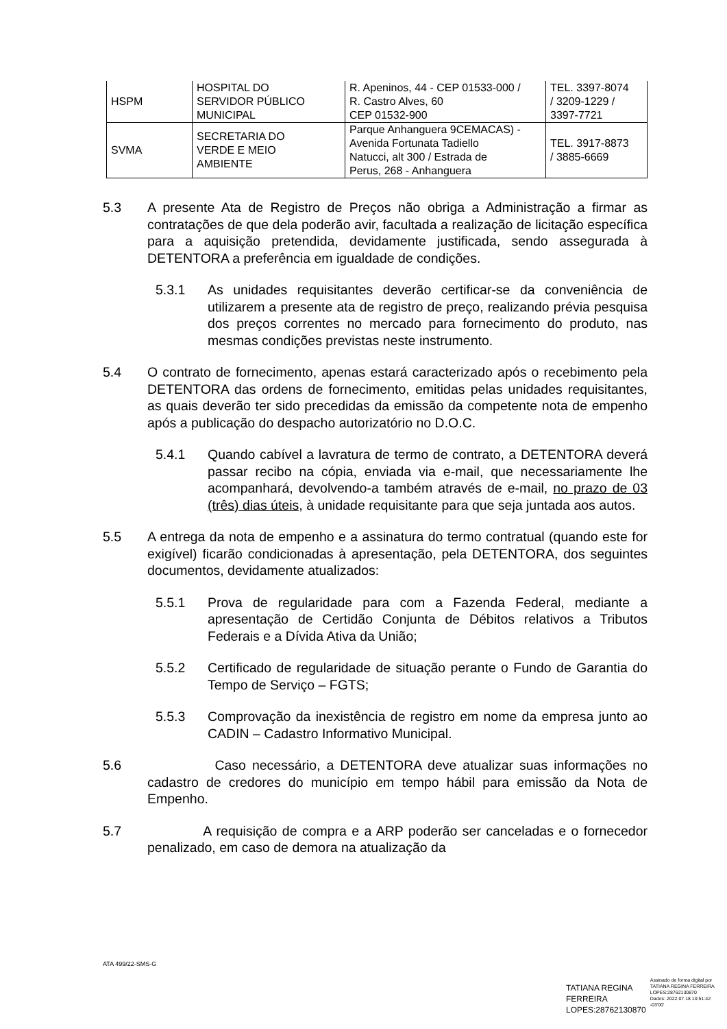| HSPM | HOSPITAL DO SERVIDOR PÚBLICO MUNICIPAL | R. Apeninos, 44 - CEP 01533-000 / R. Castro Alves, 60 CEP 01532-900 | TEL. 3397-8074 / 3209-1229 / 3397-7721 |
| SVMA | SECRETARIA DO VERDE E MEIO AMBIENTE | Parque Anhanguera 9CEMACAS) - Avenida Fortunata Tadiello Natucci, alt 300 / Estrada de Perus, 268 - Anhanguera | TEL. 3917-8873 / 3885-6669 |
5.3 A presente Ata de Registro de Preços não obriga a Administração a firmar as contratações de que dela poderão avir, facultada a realização de licitação específica para a aquisição pretendida, devidamente justificada, sendo assegurada à DETENTORA a preferência em igualdade de condições.
5.3.1 As unidades requisitantes deverão certificar-se da conveniência de utilizarem a presente ata de registro de preço, realizando prévia pesquisa dos preços correntes no mercado para fornecimento do produto, nas mesmas condições previstas neste instrumento.
5.4 O contrato de fornecimento, apenas estará caracterizado após o recebimento pela DETENTORA das ordens de fornecimento, emitidas pelas unidades requisitantes, as quais deverão ter sido precedidas da emissão da competente nota de empenho após a publicação do despacho autorizatório no D.O.C.
5.4.1 Quando cabível a lavratura de termo de contrato, a DETENTORA deverá passar recibo na cópia, enviada via e-mail, que necessariamente lhe acompanhará, devolvendo-a também através de e-mail, no prazo de 03 (três) dias úteis, à unidade requisitante para que seja juntada aos autos.
5.5 A entrega da nota de empenho e a assinatura do termo contratual (quando este for exigível) ficarão condicionadas à apresentação, pela DETENTORA, dos seguintes documentos, devidamente atualizados:
5.5.1 Prova de regularidade para com a Fazenda Federal, mediante a apresentação de Certidão Conjunta de Débitos relativos a Tributos Federais e a Dívida Ativa da União;
5.5.2 Certificado de regularidade de situação perante o Fundo de Garantia do Tempo de Serviço – FGTS;
5.5.3 Comprovação da inexistência de registro em nome da empresa junto ao CADIN – Cadastro Informativo Municipal.
5.6 Caso necessário, a DETENTORA deve atualizar suas informações no cadastro de credores do município em tempo hábil para emissão da Nota de Empenho.
5.7 A requisição de compra e a ARP poderão ser canceladas e o fornecedor penalizado, em caso de demora na atualização da
ATA 499/22-SMS-G
TATIANA REGINA
FERREIRA
LOPES:28762130870
Assinado de forma digital por
TATIANA REGINA FERREIRA
LOPES:28762130870
Dados: 2022.07.18 10:51:42
-03'00'